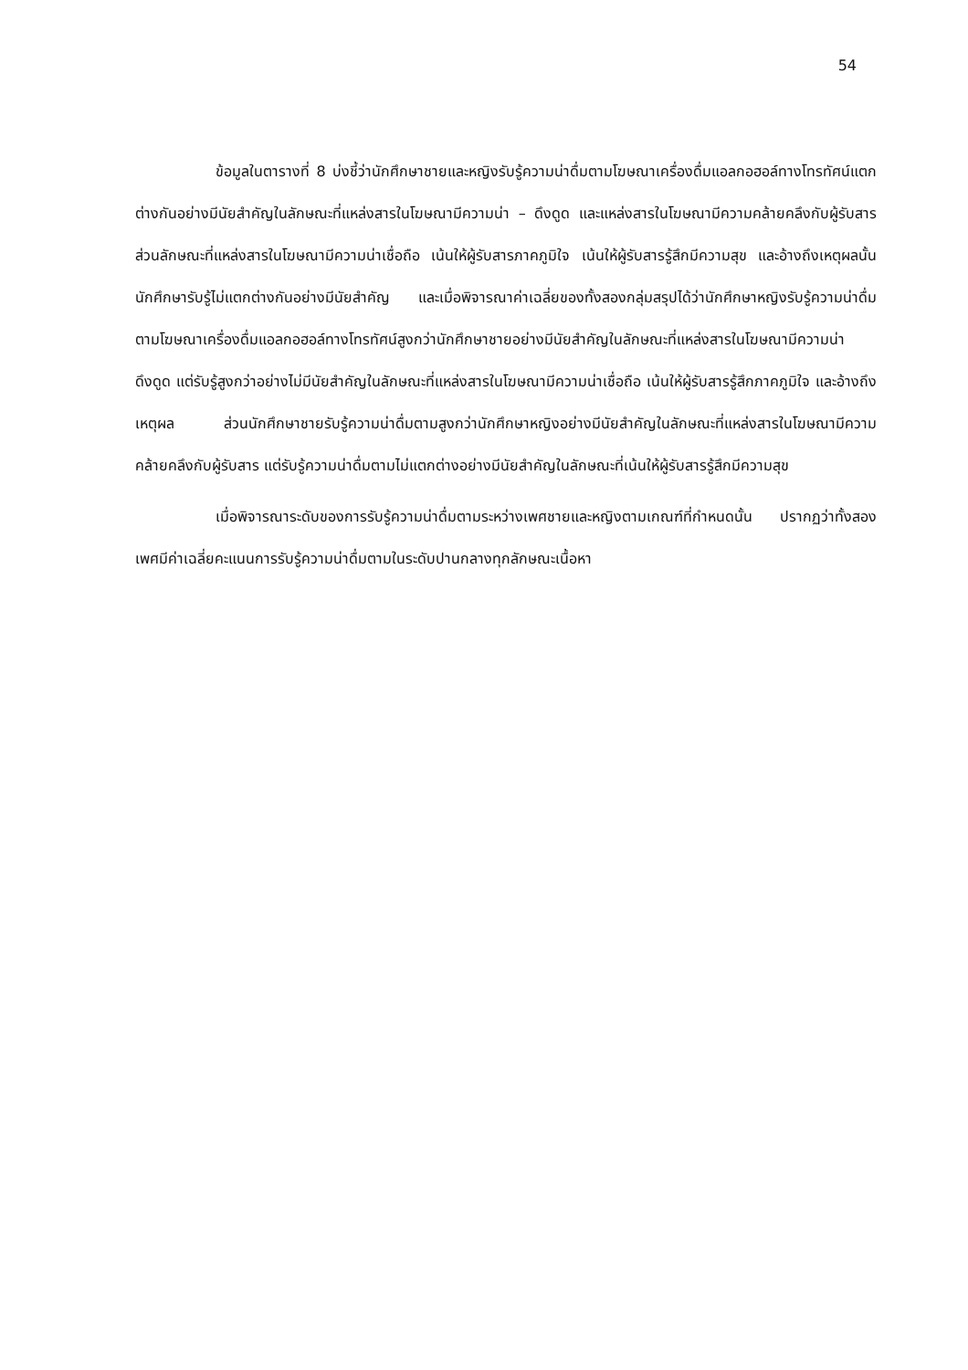54
ข้อมูลในตารางที่ 8 บ่งชี้ว่านักศึกษาชายและหญิงรับรู้ความน่าดื่มตามโฆษณาเครื่องดื่มแอลกอฮอล์ทางโทรทัศน์แตกต่างกันอย่างมีนัยสำคัญในลักษณะที่แหล่งสารในโฆษณามีความน่า – ดึงดูด และแหล่งสารในโฆษณามีความคล้ายคลึงกับผู้รับสาร ส่วนลักษณะที่แหล่งสารในโฆษณามีความน่าเชื่อถือ เน้นให้ผู้รับสารภาคภูมิใจ เน้นให้ผู้รับสารรู้สึกมีความสุข และอ้างถึงเหตุผลนั้นนักศึกษารับรู้ไม่แตกต่างกันอย่างมีนัยสำคัญ และเมื่อพิจารณาค่าเฉลี่ยของทั้งสองกลุ่มสรุปได้ว่านักศึกษาหญิงรับรู้ความน่าดื่มตามโฆษณาเครื่องดื่มแอลกอฮอล์ทางโทรทัศน์สูงกว่านักศึกษาชายอย่างมีนัยสำคัญในลักษณะที่แหล่งสารในโฆษณามีความน่าดึงดูด แต่รับรู้สูงกว่าอย่างไม่มีนัยสำคัญในลักษณะที่แหล่งสารในโฆษณามีความน่าเชื่อถือ เน้นให้ผู้รับสารรู้สึกภาคภูมิใจ และอ้างถึงเหตุผล ส่วนนักศึกษาชายรับรู้ความน่าดื่มตามสูงกว่านักศึกษาหญิงอย่างมีนัยสำคัญในลักษณะที่แหล่งสารในโฆษณามีความคล้ายคลึงกับผู้รับสาร แต่รับรู้ความน่าดื่มตามไม่แตกต่างอย่างมีนัยสำคัญในลักษณะที่เน้นให้ผู้รับสารรู้สึกมีความสุข
เมื่อพิจารณาระดับของการรับรู้ความน่าดื่มตามระหว่างเพศชายและหญิงตามเกณฑ์ที่กำหนดนั้น ปรากฏว่าทั้งสองเพศมีค่าเฉลี่ยคะแนนการรับรู้ความน่าดื่มตามในระดับปานกลางทุกลักษณะเนื้อหา